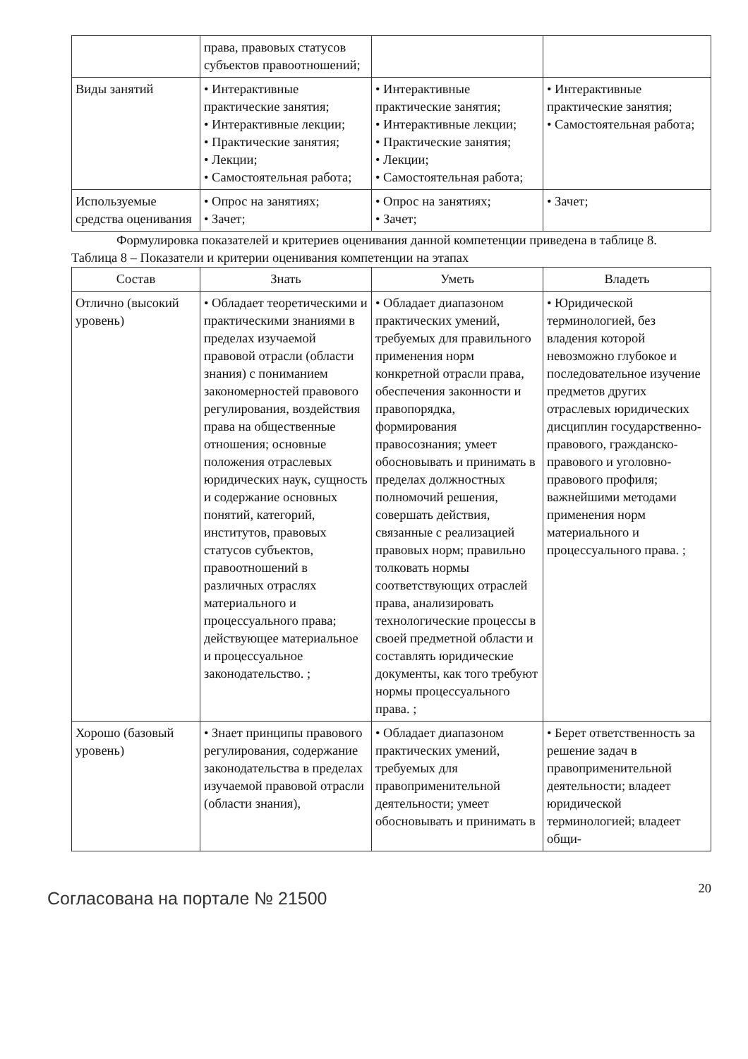| | права, правовых статусов субъектов правоотношений; | | |
| Виды занятий | • Интерактивные практические занятия; • Интерактивные лекции; • Практические занятия; • Лекции; • Самостоятельная работа; | • Интерактивные практические занятия; • Интерактивные лекции; • Практические занятия; • Лекции; • Самостоятельная работа; | • Интерактивные практические занятия; • Самостоятельная работа; |
| Используемые средства оценивания | • Опрос на занятиях; • Зачет; | • Опрос на занятиях; • Зачет; | • Зачет; |
Формулировка показателей и критериев оценивания данной компетенции приведена в таблице 8.
Таблица 8 – Показатели и критерии оценивания компетенции на этапах
| Состав | Знать | Уметь | Владеть |
| --- | --- | --- | --- |
| Отлично (высокий уровень) | • Обладает теоретическими и практическими знаниями в пределах изучаемой правовой отрасли (области знания) с пониманием закономерностей правового регулирования, воздействия права на общественные отношения; основные положения отраслевых юридических наук, сущность и содержание основных понятий, категорий, институтов, правовых статусов субъектов, правоотношений в различных отраслях материального и процессуального права; действующее материальное и процессуальное законодательство. ; | • Обладает диапазоном практических умений, требуемых для правильного применения норм конкретной отрасли права, обеспечения законности и правопорядка, формирования правосознания; умеет обосновывать и принимать в пределах должностных полномочий решения, совершать действия, связанные с реализацией правовых норм; правильно толковать нормы соответствующих отраслей права, анализировать технологические процессы в своей предметной области и составлять юридические документы, как того требуют нормы процессуального права. ; | • Юридической терминологией, без владения которой невозможно глубокое и последовательное изучение предметов других отраслевых юридических дисциплин государственно-правового, гражданско-правового и уголовно-правового профиля; важнейшими методами применения норм материального и процессуального права. ; |
| Хорошо (базовый уровень) | • Знает принципы правового регулирования, содержание законодательства в пределах изучаемой правовой отрасли (области знания), | • Обладает диапазоном практических умений, требуемых для правоприменительной деятельности; умеет обосновывать и принимать в | • Берет ответственность за решение задач в правоприменительной деятельности; владеет юридической терминологией; владеет общи- |
Согласована на портале № 21500
20